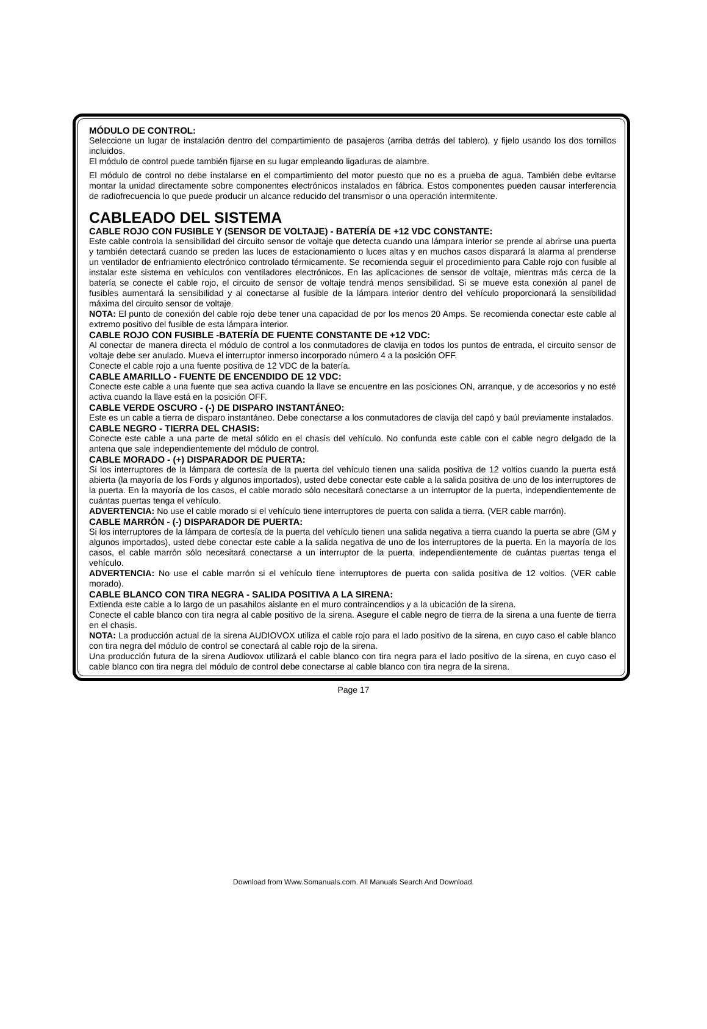MÓDULO DE CONTROL:
Seleccione un lugar de instalación dentro del compartimiento de pasajeros (arriba detrás del tablero), y fijelo usando los dos tornillos incluidos.
El módulo de control puede también fijarse en su lugar empleando ligaduras de alambre.
El módulo de control no debe instalarse en el compartimiento del motor puesto que no es a prueba de agua. También debe evitarse montar la unidad directamente sobre componentes electrónicos instalados en fábrica. Estos componentes pueden causar interferencia de radiofrecuencia lo que puede producir un alcance reducido del transmisor o una operación intermitente.
CABLEADO DEL SISTEMA
CABLE ROJO CON FUSIBLE Y (SENSOR DE VOLTAJE) - BATERÍA DE +12 VDC CONSTANTE:
Este cable controla la sensibilidad del circuito sensor de voltaje que detecta cuando una lámpara interior se prende al abrirse una puerta y también detectará cuando se preden las luces de estacionamiento o luces altas y en muchos casos disparará la alarma al prenderse un ventilador de enfriamiento electrónico controlado térmicamente. Se recomienda seguir el procedimiento para Cable rojo con fusible al instalar este sistema en vehículos con ventiladores electrónicos. En las aplicaciones de sensor de voltaje, mientras más cerca de la batería se conecte el cable rojo, el circuito de sensor de voltaje tendrá menos sensibilidad. Si se mueve esta conexión al panel de fusibles aumentará la sensibilidad y al conectarse al fusible de la lámpara interior dentro del vehículo proporcionará la sensibilidad máxima del circuito sensor de voltaje.
NOTA: El punto de conexión del cable rojo debe tener una capacidad de por los menos 20 Amps. Se recomienda conectar este cable al extremo positivo del fusible de esta lámpara interior.
CABLE ROJO CON FUSIBLE -BATERÍA DE FUENTE CONSTANTE DE +12 VDC:
Al conectar de manera directa el módulo de control a los conmutadores de clavija en todos los puntos de entrada, el circuito sensor de voltaje debe ser anulado. Mueva el interruptor inmerso incorporado número 4 a la posición OFF.
Conecte el cable rojo a una fuente positiva de 12 VDC de la batería.
CABLE AMARILLO - FUENTE DE ENCENDIDO DE 12 VDC:
Conecte este cable a una fuente que sea activa cuando la llave se encuentre en las posiciones ON, arranque, y de accesorios y no esté activa cuando la llave está en la posición OFF.
CABLE VERDE OSCURO - (-) DE DISPARO INSTANTÁNEO:
Este es un cable a tierra de disparo instantáneo. Debe conectarse a los conmutadores de clavija del capó y baúl previamente instalados.
CABLE NEGRO - TIERRA DEL CHASIS:
Conecte este cable a una parte de metal sólido en el chasis del vehículo. No confunda este cable con el cable negro delgado de la antena que sale independientemente del módulo de control.
CABLE MORADO - (+) DISPARADOR DE PUERTA:
Si los interruptores de la lámpara de cortesía de la puerta del vehículo tienen una salida positiva de 12 voltios cuando la puerta está abierta (la mayoría de los Fords y algunos importados), usted debe conectar este cable a la salida positiva de uno de los interruptores de la puerta. En la mayoría de los casos, el cable morado sólo necesitará conectarse a un interruptor de la puerta, independientemente de cuántas puertas tenga el vehículo.
ADVERTENCIA: No use el cable morado si el vehículo tiene interruptores de puerta con salida a tierra. (VER cable marrón).
CABLE MARRÓN - (-) DISPARADOR DE PUERTA:
Si los interruptores de la lámpara de cortesía de la puerta del vehículo tienen una salida negativa a tierra cuando la puerta se abre (GM y algunos importados), usted debe conectar este cable a la salida negativa de uno de los interruptores de la puerta. En la mayoría de los casos, el cable marrón sólo necesitará conectarse a un interruptor de la puerta, independientemente de cuántas puertas tenga el vehículo.
ADVERTENCIA: No use el cable marrón si el vehículo tiene interruptores de puerta con salida positiva de 12 voltios. (VER cable morado).
CABLE BLANCO CON TIRA NEGRA - SALIDA POSITIVA A LA SIRENA:
Extienda este cable a lo largo de un pasahilos aislante en el muro contraincendios y a la ubicación de la sirena.
Conecte el cable blanco con tira negra al cable positivo de la sirena. Asegure el cable negro de tierra de la sirena a una fuente de tierra en el chasis.
NOTA: La producción actual de la sirena AUDIOVOX utiliza el cable rojo para el lado positivo de la sirena, en cuyo caso el cable blanco con tira negra del módulo de control se conectará al cable rojo de la sirena.
Una producción futura de la sirena Audiovox utilizará el cable blanco con tira negra para el lado positivo de la sirena, en cuyo caso el cable blanco con tira negra del módulo de control debe conectarse al cable blanco con tira negra de la sirena.
Page 17
Download from Www.Somanuals.com. All Manuals Search And Download.